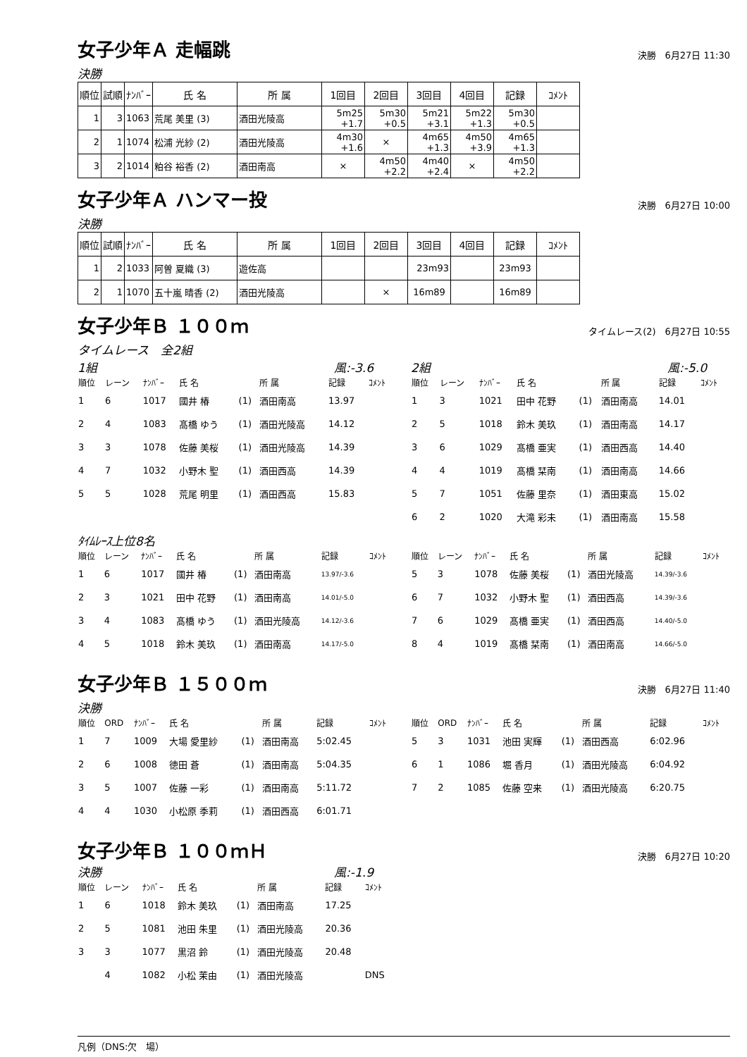女子少年Ａ 走幅跳
決勝　6月27日 11:30
決勝
| 順位 | 試順 | ﾅﾝﾊﾞｰ | 氏 名 | 所 属 | 1回目 | 2回目 | 3回目 | 4回目 | 記録 | ｺﾒﾝﾄ |
| --- | --- | --- | --- | --- | --- | --- | --- | --- | --- | --- |
| 1 | 3 | 1063 | 荒尾 美里 (3) | 酒田光陵高 | 5m25 +1.7 | 5m30 +0.5 | 5m21 +3.1 | 5m22 +1.3 | 5m30 +0.5 | |
| 2 | 1 | 1074 | 松浦 光紗 (2) | 酒田光陵高 | 4m30 +1.6 | × | 4m65 +1.3 | 4m50 +3.9 | 4m65 +1.3 | |
| 3 | 2 | 1014 | 粕谷 裕香 (2) | 酒田南高 | × | 4m50 +2.2 | 4m40 +2.4 | × | 4m50 +2.2 | |
女子少年Ａ ハンマー投
決勝　6月27日 10:00
決勝
| 順位 | 試順 | ﾅﾝﾊﾞｰ | 氏 名 | 所 属 | 1回目 | 2回目 | 3回目 | 4回目 | 記録 | ｺﾒﾝﾄ |
| --- | --- | --- | --- | --- | --- | --- | --- | --- | --- | --- |
| 1 | 2 | 1033 | 阿曽 夏織 (3) | 遊佐高 | | | 23m93 | | 23m93 | |
| 2 | 1 | 1070 | 五十嵐 晴香 (2) | 酒田光陵高 | | × | 16m89 | | 16m89 | |
女子少年Ｂ １００ｍ
タイムレース(2)　6月27日 10:55
タイムレース　全2組
1組 風:-3.6
| 順位 | レーン | ﾅﾝﾊﾞｰ | 氏 名 | | 所 属 | 記録 | ｺﾒﾝﾄ |
| --- | --- | --- | --- | --- | --- | --- | --- |
| 1 | 6 | 1017 | 國井 椿 | (1) | 酒田南高 | 13.97 | |
| 2 | 4 | 1083 | 髙橋 ゆう | (1) | 酒田光陵高 | 14.12 | |
| 3 | 3 | 1078 | 佐藤 美桜 | (1) | 酒田光陵高 | 14.39 | |
| 4 | 7 | 1032 | 小野木 聖 | (1) | 酒田西高 | 14.39 | |
| 5 | 5 | 1028 | 荒尾 明里 | (1) | 酒田西高 | 15.83 | |
2組 風:-5.0
| 順位 | レーン | ﾅﾝﾊﾞｰ | 氏 名 | | 所 属 | 記録 | ｺﾒﾝﾄ |
| --- | --- | --- | --- | --- | --- | --- | --- |
| 1 | 3 | 1021 | 田中 花野 | (1) | 酒田南高 | 14.01 | |
| 2 | 5 | 1018 | 鈴木 美玖 | (1) | 酒田南高 | 14.17 | |
| 3 | 6 | 1029 | 髙橋 亜実 | (1) | 酒田西高 | 14.40 | |
| 4 | 4 | 1019 | 髙橋 栞南 | (1) | 酒田南高 | 14.66 | |
| 5 | 7 | 1051 | 佐藤 里奈 | (1) | 酒田東高 | 15.02 | |
| 6 | 2 | 1020 | 大滝 彩未 | (1) | 酒田南高 | 15.58 | |
ﾀｲﾑﾚｰｽ上位8名
| 順位 | レーン | ﾅﾝﾊﾞｰ | 氏 名 | | 所 属 | 記録 | ｺﾒﾝﾄ |
| --- | --- | --- | --- | --- | --- | --- | --- |
| 1 | 6 | 1017 | 國井 椿 | (1) | 酒田南高 | 13.97/-3.6 | |
| 2 | 3 | 1021 | 田中 花野 | (1) | 酒田南高 | 14.01/-5.0 | |
| 3 | 4 | 1083 | 髙橋 ゆう | (1) | 酒田光陵高 | 14.12/-3.6 | |
| 4 | 5 | 1018 | 鈴木 美玖 | (1) | 酒田南高 | 14.17/-5.0 | |
| 順位 | レーン | ﾅﾝﾊﾞｰ | 氏 名 | | 所 属 | 記録 | ｺﾒﾝﾄ |
| --- | --- | --- | --- | --- | --- | --- | --- |
| 5 | 3 | 1078 | 佐藤 美桜 | (1) | 酒田光陵高 | 14.39/-3.6 | |
| 6 | 7 | 1032 | 小野木 聖 | (1) | 酒田西高 | 14.39/-3.6 | |
| 7 | 6 | 1029 | 髙橋 亜実 | (1) | 酒田西高 | 14.40/-5.0 | |
| 8 | 4 | 1019 | 髙橋 栞南 | (1) | 酒田南高 | 14.66/-5.0 | |
女子少年Ｂ １５００ｍ
決勝　6月27日 11:40
決勝
| 順位 | ORD | ﾅﾝﾊﾞｰ | 氏 名 | | 所 属 | 記録 | ｺﾒﾝﾄ |
| --- | --- | --- | --- | --- | --- | --- | --- |
| 1 | 7 | 1009 | 大場 愛里紗 | (1) | 酒田南高 | 5:02.45 | |
| 2 | 6 | 1008 | 徳田 蒼 | (1) | 酒田南高 | 5:04.35 | |
| 3 | 5 | 1007 | 佐藤 一彩 | (1) | 酒田南高 | 5:11.72 | |
| 4 | 4 | 1030 | 小松原 季莉 | (1) | 酒田西高 | 6:01.71 | |
| 順位 | ORD | ﾅﾝﾊﾞｰ | 氏 名 | | 所 属 | 記録 | ｺﾒﾝﾄ |
| --- | --- | --- | --- | --- | --- | --- | --- |
| 5 | 3 | 1031 | 池田 実輝 | (1) | 酒田西高 | 6:02.96 | |
| 6 | 1 | 1086 | 堀 香月 | (1) | 酒田光陵高 | 6:04.92 | |
| 7 | 2 | 1085 | 佐藤 空来 | (1) | 酒田光陵高 | 6:20.75 | |
女子少年Ｂ １００ｍＨ
決勝　6月27日 10:20
決勝 風:-1.9
| 順位 | レーン | ﾅﾝﾊﾞｰ | 氏 名 | | 所 属 | 記録 | ｺﾒﾝﾄ |
| --- | --- | --- | --- | --- | --- | --- | --- |
| 1 | 6 | 1018 | 鈴木 美玖 | (1) | 酒田南高 | 17.25 | |
| 2 | 5 | 1081 | 池田 朱里 | (1) | 酒田光陵高 | 20.36 | |
| 3 | 3 | 1077 | 黒沼 鈴 | (1) | 酒田光陵高 | 20.48 | |
| | 4 | 1082 | 小松 茉由 | (1) | 酒田光陵高 | | DNS |
凡例（DNS:欠　場）